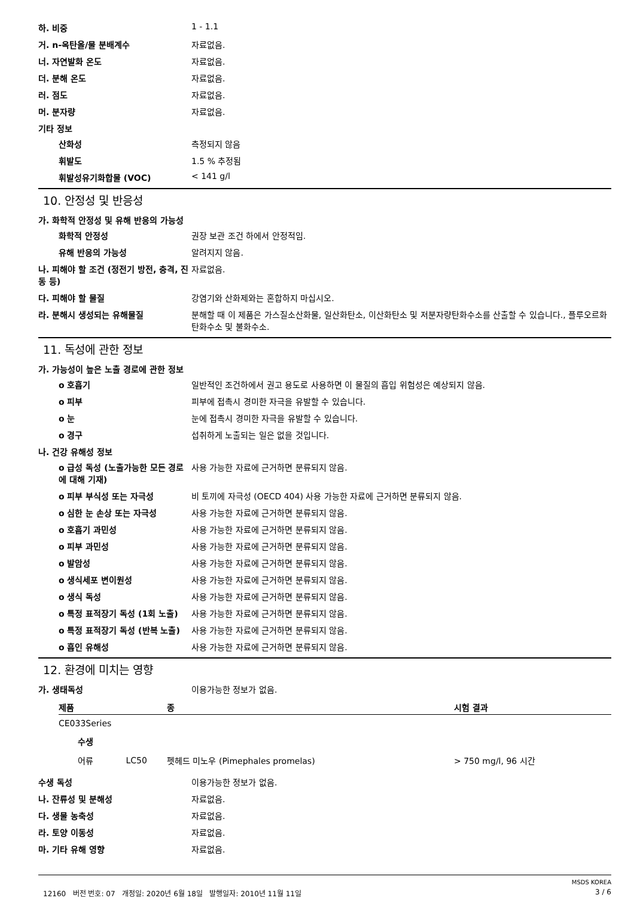하. 비중 1 - 1.1
거. n-옥탄올/물 분배계수 자료없음.
너. 자연발화 온도 자료없음.
더. 분해 온도 자료없음.
러. 점도 자료없음.
머. 분자량 자료없음.
기타 정보
산화성 측정되지 않음
휘발도 1.5 % 추정됨
휘발성유기화합물 (VOC) < 141 g/l
10. 안정성 및 반응성
가. 화학적 안정성 및 유해 반응의 가능성
화학적 안정성 권장 보관 조건 하에서 안정적임.
유해 반응의 가능성 알려지지 않음.
나. 피해야 할 조건 (정전기 방전, 충격, 진동 등)
자료없음.
다. 피해야 할 물질 강염기와 산화제와는 혼합하지 마십시오.
라. 분해시 생성되는 유해물질 분해할 때 이 제품은 가스질소산화물, 일산화탄소, 이산화탄소 및 저분자량탄화수소를 산출할 수 있습니다., 플루오르화 탄화수소 및 불화수소.
11. 독성에 관한 정보
가. 가능성이 높은 노출 경로에 관한 정보
o 호흡기 일반적인 조건하에서 권고 용도로 사용하면 이 물질의 흡입 위험성은 예상되지 않음.
o 피부 피부에 접촉시 경미한 자극을 유발할 수 있습니다.
o 눈 눈에 접촉시 경미한 자극을 유발할 수 있습니다.
o 경구 섭취하게 노출되는 일은 없을 것입니다.
나. 건강 유해성 정보
o 급성 독성 (노출가능한 모든 경로에 대해 기재)
사용 가능한 자료에 근거하면 분류되지 않음.
o 피부 부식성 또는 자극성 비 토끼에 자극성 (OECD 404) 사용 가능한 자료에 근거하면 분류되지 않음.
o 심한 눈 손상 또는 자극성 사용 가능한 자료에 근거하면 분류되지 않음.
o 호흡기 과민성 사용 가능한 자료에 근거하면 분류되지 않음.
o 피부 과민성 사용 가능한 자료에 근거하면 분류되지 않음.
o 발암성 사용 가능한 자료에 근거하면 분류되지 않음.
o 생식세포 변이원성 사용 가능한 자료에 근거하면 분류되지 않음.
o 생식 독성 사용 가능한 자료에 근거하면 분류되지 않음.
o 특정 표적장기 독성 (1회 노출)
사용 가능한 자료에 근거하면 분류되지 않음.
o 특정 표적장기 독성 (반복 노출)
사용 가능한 자료에 근거하면 분류되지 않음.
o 흡인 유해성 사용 가능한 자료에 근거하면 분류되지 않음.
12. 환경에 미치는 영향
가. 생태독성 이용가능한 정보가 없음.
| 제품 | | 종 | 시험 결과 |
| --- | --- | --- | --- |
| CE033Series | | | |
| 수생 | | | |
| 어류 | LC50 | 펫헤드 미노우 (Pimephales promelas) | > 750 mg/l, 96 시간 |
수생 독성 이용가능한 정보가 없음.
나. 잔류성 및 분해성 자료없음.
다. 생물 농축성 자료없음.
라. 토양 이동성 자료없음.
마. 기타 유해 영향 자료없음.
MSDS KOREA
12160 버전 번호: 07 개정일: 2020년 6월 18일 발행일자: 2010년 11월 11일 3 / 6